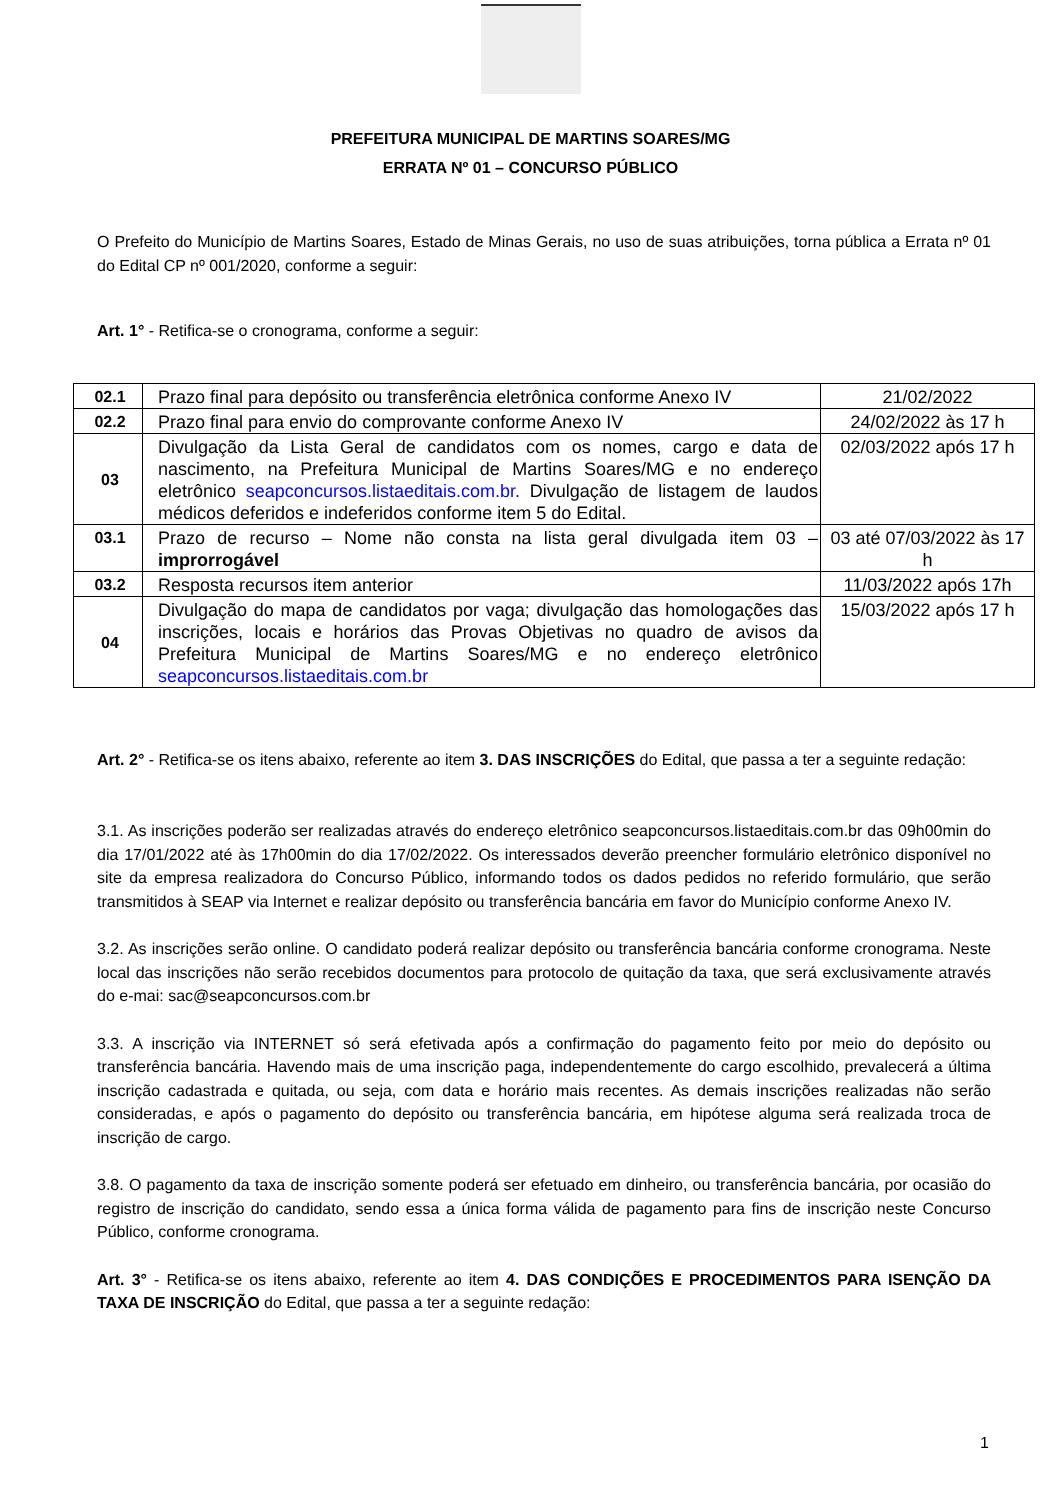PREFEITURA MUNICIPAL DE MARTINS SOARES/MG
ERRATA Nº 01 – CONCURSO PÚBLICO
O Prefeito do Município de Martins Soares, Estado de Minas Gerais, no uso de suas atribuições, torna pública a Errata nº 01 do Edital CP nº 001/2020, conforme a seguir:
Art. 1° - Retifica-se o cronograma, conforme a seguir:
| 02.1 | Prazo final para depósito ou transferência eletrônica conforme Anexo IV | 21/02/2022 |
| 02.2 | Prazo final para envio do comprovante conforme Anexo IV | 24/02/2022 às 17 h |
| 03 | Divulgação da Lista Geral de candidatos com os nomes, cargo e data de nascimento, na Prefeitura Municipal de Martins Soares/MG e no endereço eletrônico seapconcursos.listaeditais.com.br. Divulgação de listagem de laudos médicos deferidos e indeferidos conforme item 5 do Edital. | 02/03/2022 após 17 h |
| 03.1 | Prazo de recurso – Nome não consta na lista geral divulgada item 03 – improrrogável | 03 até 07/03/2022 às 17 h |
| 03.2 | Resposta recursos item anterior | 11/03/2022 após 17h |
| 04 | Divulgação do mapa de candidatos por vaga; divulgação das homologações das inscrições, locais e horários das Provas Objetivas no quadro de avisos da Prefeitura Municipal de Martins Soares/MG e no endereço eletrônico seapconcursos.listaeditais.com.br | 15/03/2022 após 17 h |
Art. 2° - Retifica-se os itens abaixo, referente ao item 3. DAS INSCRIÇÕES do Edital, que passa a ter a seguinte redação:
3.1. As inscrições poderão ser realizadas através do endereço eletrônico seapconcursos.listaeditais.com.br das 09h00min do dia 17/01/2022 até às 17h00min do dia 17/02/2022. Os interessados deverão preencher formulário eletrônico disponível no site da empresa realizadora do Concurso Público, informando todos os dados pedidos no referido formulário, que serão transmitidos à SEAP via Internet e realizar depósito ou transferência bancária em favor do Município conforme Anexo IV.
3.2. As inscrições serão online. O candidato poderá realizar depósito ou transferência bancária conforme cronograma. Neste local das inscrições não serão recebidos documentos para protocolo de quitação da taxa, que será exclusivamente através do e-mai: sac@seapconcursos.com.br
3.3. A inscrição via INTERNET só será efetivada após a confirmação do pagamento feito por meio do depósito ou transferência bancária. Havendo mais de uma inscrição paga, independentemente do cargo escolhido, prevalecerá a última inscrição cadastrada e quitada, ou seja, com data e horário mais recentes. As demais inscrições realizadas não serão consideradas, e após o pagamento do depósito ou transferência bancária, em hipótese alguma será realizada troca de inscrição de cargo.
3.8. O pagamento da taxa de inscrição somente poderá ser efetuado em dinheiro, ou transferência bancária, por ocasião do registro de inscrição do candidato, sendo essa a única forma válida de pagamento para fins de inscrição neste Concurso Público, conforme cronograma.
Art. 3° - Retifica-se os itens abaixo, referente ao item 4. DAS CONDIÇÕES E PROCEDIMENTOS PARA ISENÇÃO DA TAXA DE INSCRIÇÃO do Edital, que passa a ter a seguinte redação:
1